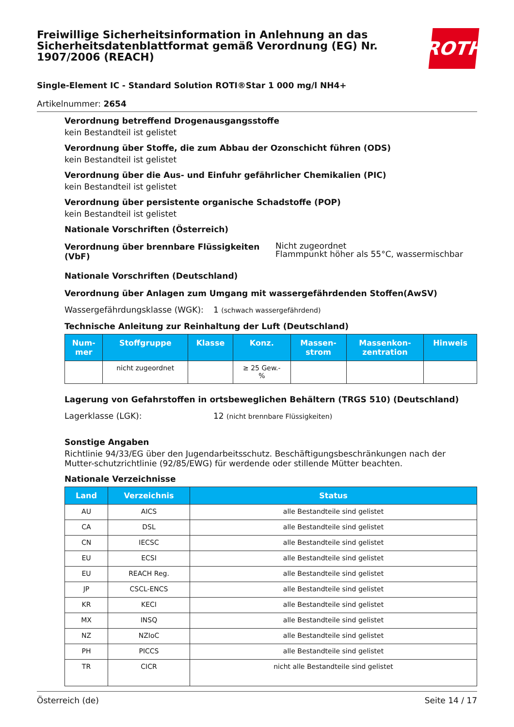Freiwillige Sicherheitsinformation in Anlehnung an das Sicherheitsdatenblattformat gemäß Verordnung (EG) Nr. 1907/2006 (REACH)
ROTH
Single-Element IC - Standard Solution ROTI®Star 1 000 mg/l NH4+
Artikelnummer: 2654
Verordnung betreffend Drogenausgangsstoffe
kein Bestandteil ist gelistet
Verordnung über Stoffe, die zum Abbau der Ozonschicht führen (ODS)
kein Bestandteil ist gelistet
Verordnung über die Aus- und Einfuhr gefährlicher Chemikalien (PIC)
kein Bestandteil ist gelistet
Verordnung über persistente organische Schadstoffe (POP)
kein Bestandteil ist gelistet
Nationale Vorschriften (Österreich)
Verordnung über brennbare Flüssigkeiten (VbF)
Nicht zugeordnet
Flammpunkt höher als 55°C, wassermischbar
Nationale Vorschriften (Deutschland)
Verordnung über Anlagen zum Umgang mit wassergefährdenden Stoffen(AwSV)
Wassergefährdungsklasse (WGK): 1 (schwach wassergefährdend)
Technische Anleitung zur Reinhaltung der Luft (Deutschland)
| Num- mer | Stoffgruppe | Klasse | Konz. | Massen- strom | Massenkon- zentration | Hinweis |
| --- | --- | --- | --- | --- | --- | --- |
| | nicht zugeordnet | | ≥ 25 Gew.- % | | | |
Lagerung von Gefahrstoffen in ortsbeweglichen Behältern (TRGS 510) (Deutschland)
Lagerklasse (LGK): 12 (nicht brennbare Flüssigkeiten)
Sonstige Angaben
Richtlinie 94/33/EG über den Jugendarbeitsschutz. Beschäftigungsbeschränkungen nach der Mutter-schutzrichtlinie (92/85/EWG) für werdende oder stillende Mütter beachten.
Nationale Verzeichnisse
| Land | Verzeichnis | Status |
| --- | --- | --- |
| AU | AICS | alle Bestandteile sind gelistet |
| CA | DSL | alle Bestandteile sind gelistet |
| CN | IECSC | alle Bestandteile sind gelistet |
| EU | ECSI | alle Bestandteile sind gelistet |
| EU | REACH Reg. | alle Bestandteile sind gelistet |
| JP | CSCL-ENCS | alle Bestandteile sind gelistet |
| KR | KECI | alle Bestandteile sind gelistet |
| MX | INSQ | alle Bestandteile sind gelistet |
| NZ | NZIoC | alle Bestandteile sind gelistet |
| PH | PICCS | alle Bestandteile sind gelistet |
| TR | CICR | nicht alle Bestandteile sind gelistet |
Österreich (de) Seite 14 / 17